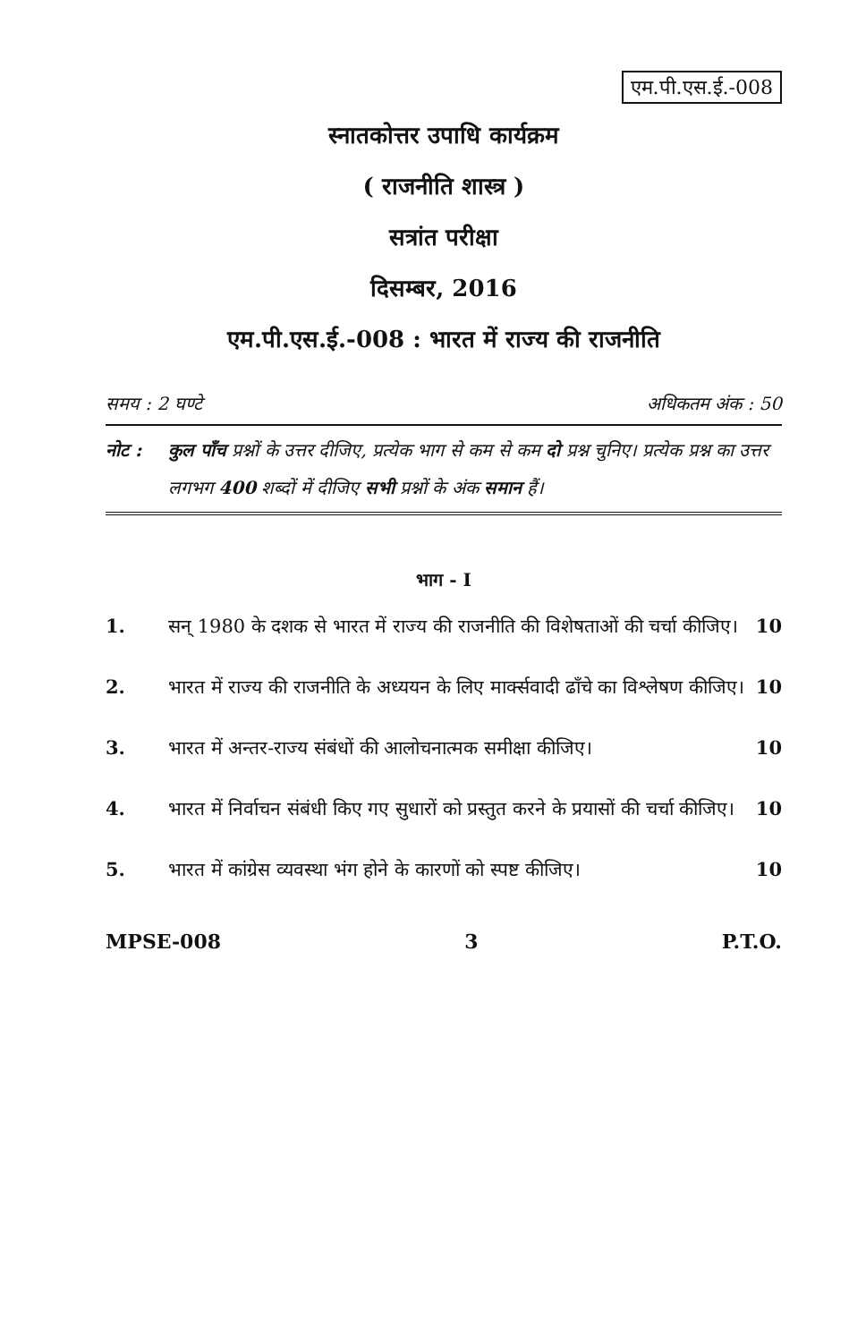एम.पी.एस.ई.-008
स्नातकोत्तर उपाधि कार्यक्रम
( राजनीति शास्त्र )
सत्रांत परीक्षा
दिसम्बर, 2016
एम.पी.एस.ई.-008 : भारत में राज्य की राजनीति
समय : 2 घण्टे अधिकतम अंक : 50
नोट : कुल पाँच प्रश्नों के उत्तर दीजिए, प्रत्येक भाग से कम से कम दो प्रश्न चुनिए। प्रत्येक प्रश्न का उत्तर लगभग 400 शब्दों में दीजिए सभी प्रश्नों के अंक समान हैं।
भाग - I
1. सन् 1980 के दशक से भारत में राज्य की राजनीति की विशेषताओं की चर्चा कीजिए। 10
2. भारत में राज्य की राजनीति के अध्ययन के लिए मार्क्सवादी ढाँचे का विश्लेषण कीजिए। 10
3. भारत में अन्तर-राज्य संबंधों की आलोचनात्मक समीक्षा कीजिए। 10
4. भारत में निर्वाचन संबंधी किए गए सुधारों को प्रस्तुत करने के प्रयासों की चर्चा कीजिए। 10
5. भारत में कांग्रेस व्यवस्था भंग होने के कारणों को स्पष्ट कीजिए। 10
MPSE-008 3 P.T.O.